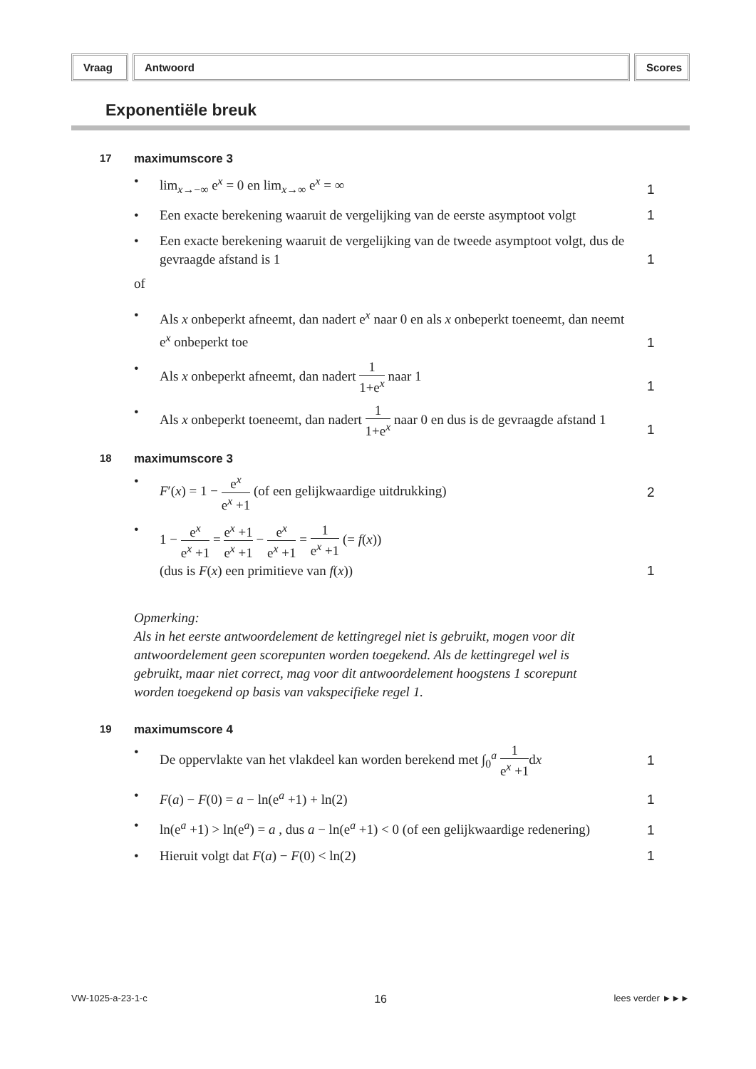Vraag Antwoord Scores
Exponentiële breuk
17 maximumscore 3
• lim<sub>x→−∞</sub> e<sup>x</sup> = 0 en lim<sub>x→∞</sub> e<sup>x</sup> = ∞
1
• Een exacte berekening waaruit de vergelijking van de eerste asymptoot volgt
1
• Een exacte berekening waaruit de vergelijking van de tweede asymptoot volgt, dus de gevraagde afstand is 1
1
of
• Als x onbeperkt afneemt, dan nadert e<sup>x</sup> naar 0 en als x onbeperkt toeneemt, dan neemt e<sup>x</sup> onbeperkt toe
1
• Als x onbeperkt afneemt, dan nadert 1 1+e<sup>x</sup> naar 1
1
• Als x onbeperkt toeneemt, dan nadert 1 1+e<sup>x</sup> naar 0 en dus is de gevraagde afstand 1
1
18 maximumscore 3
• F′(x) = 1 − e<sup>x</sup> e<sup>x</sup> +1 (of een gelijkwaardige uitdrukking)
2
• 1 − e<sup>x</sup> e<sup>x</sup> +1 = e<sup>x</sup> +1 e<sup>x</sup> +1 − e<sup>x</sup> e<sup>x</sup> +1 = 1 e<sup>x</sup> +1 (= f(x))
(dus is F(x) een primitieve van f(x))
1
Opmerking:
Als in het eerste antwoordelement de kettingregel niet is gebruikt, mogen voor dit antwoordelement geen scorepunten worden toegekend. Als de kettingregel wel is gebruikt, maar niet correct, mag voor dit antwoordelement hoogstens 1 scorepunt worden toegekend op basis van vakspecifieke regel 1.
19 maximumscore 4
• De oppervlakte van het vlakdeel kan worden berekend met ∫<sub>0</sub><sup>a</sup> 1 e<sup>x</sup> +1dx
1
• F(a) − F(0) = a − ln(e<sup>a</sup> +1) + ln(2)
1
• ln(e<sup>a</sup> +1) > ln(e<sup>a</sup>) = a , dus a − ln(e<sup>a</sup> +1) < 0 (of een gelijkwaardige redenering)
1
• Hieruit volgt dat F(a) − F(0) < ln(2)
1
VW-1025-a-23-1-c 16 lees verder ►►►